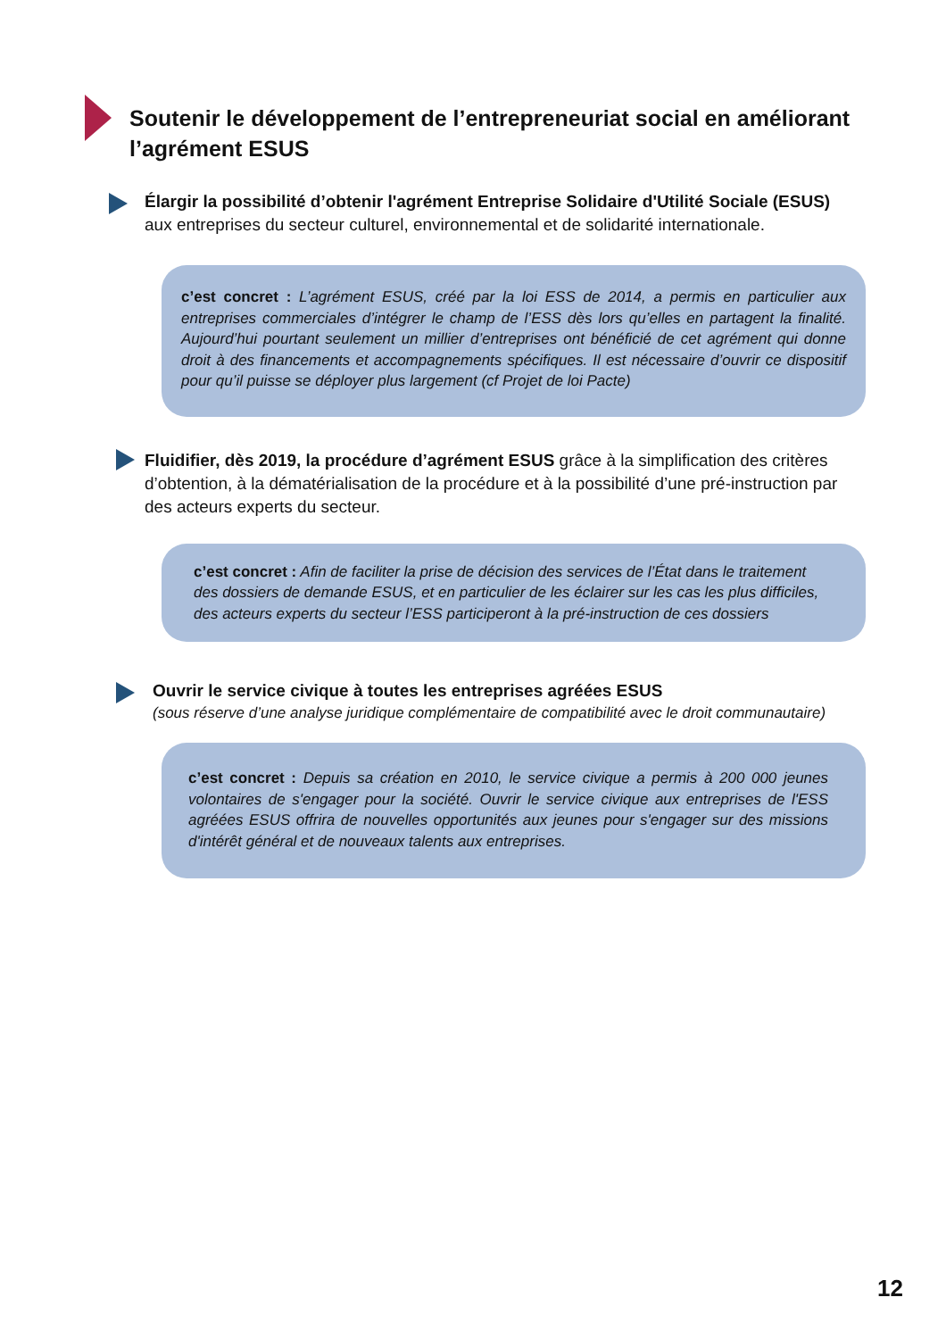Soutenir le développement de l’entrepreneuriat social en améliorant l’agrément ESUS
Élargir la possibilité d’obtenir l'agrément Entreprise Solidaire d'Utilité Sociale (ESUS) aux entreprises du secteur culturel, environnemental et de solidarité internationale.
c’est concret : L’agrément ESUS, créé par la loi ESS de 2014, a permis en particulier aux entreprises commerciales d’intégrer le champ de l’ESS dès lors qu’elles en partagent la finalité. Aujourd’hui pourtant seulement un millier d’entreprises ont bénéficié de cet agrément qui donne droit à des financements et accompagnements spécifiques. Il est nécessaire d’ouvrir ce dispositif pour qu’il puisse se déployer plus largement (cf Projet de loi Pacte)
Fluidifier, dès 2019, la procédure d’agrément ESUS grâce à la simplification des critères d’obtention, à la dématérialisation de la procédure et à la possibilité d’une pré-instruction par des acteurs experts du secteur.
c’est concret : Afin de faciliter la prise de décision des services de l’État dans le traitement des dossiers de demande ESUS, et en particulier de les éclairer sur les cas les plus difficiles, des acteurs experts du secteur l’ESS participeront à la pré-instruction de ces dossiers
Ouvrir le service civique à toutes les entreprises agréées ESUS
(sous réserve d’une analyse juridique complémentaire de compatibilité avec le droit communautaire)
c’est concret : Depuis sa création en 2010, le service civique a permis à 200 000 jeunes volontaires de s'engager pour la société. Ouvrir le service civique aux entreprises de l'ESS agréées ESUS offrira de nouvelles opportunités aux jeunes pour s'engager sur des missions d'intérêt général et de nouveaux talents aux entreprises.
12